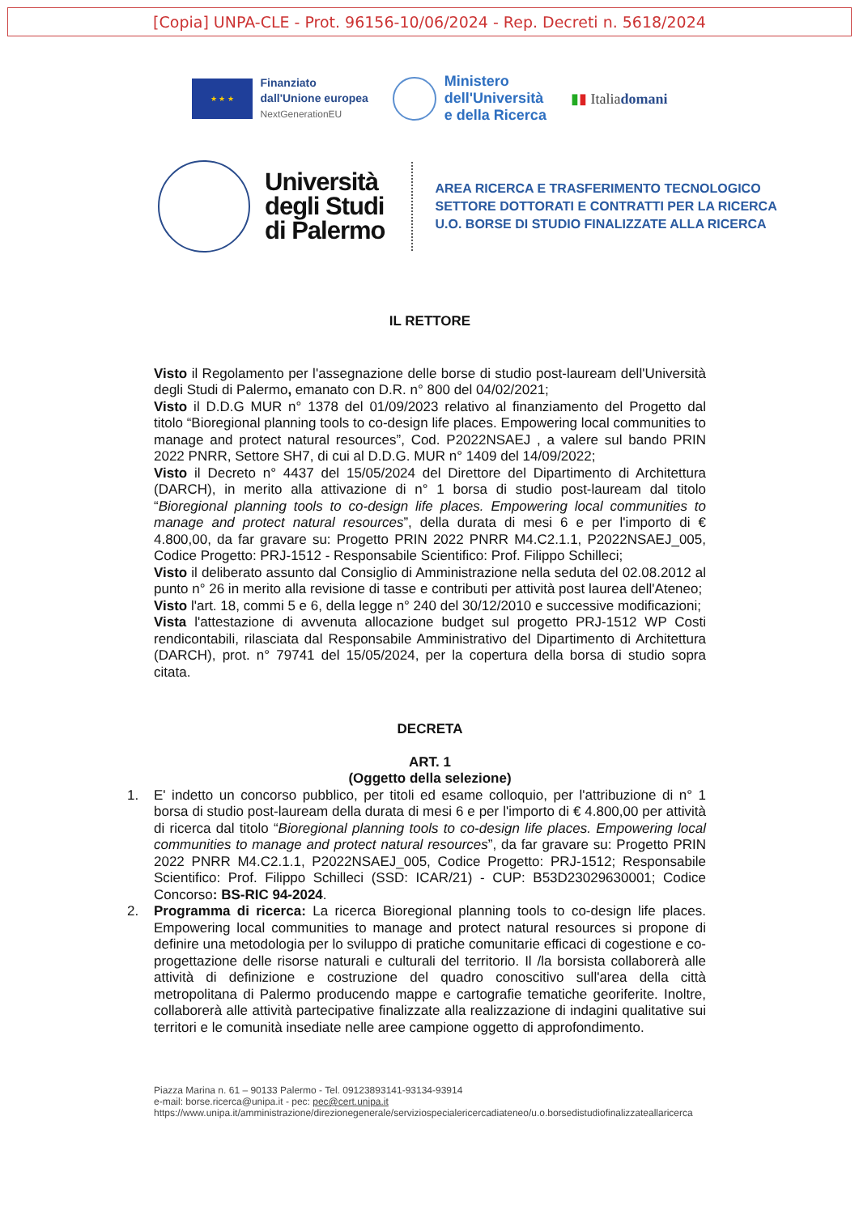[Copia] UNPA-CLE - Prot. 96156-10/06/2024 - Rep. Decreti n. 5618/2024
★ ★ ★
Finanziato
dall'Unione europea
NextGenerationEU
Ministero
dell'Università
e della Ricerca
▮▮ Italiadomani
Università
degli Studi
di Palermo
AREA RICERCA E TRASFERIMENTO TECNOLOGICO
SETTORE DOTTORATI E CONTRATTI PER LA RICERCA
U.O. BORSE DI STUDIO FINALIZZATE ALLA RICERCA
IL RETTORE
Visto il Regolamento per l'assegnazione delle borse di studio post-lauream dell'Università degli Studi di Palermo, emanato con D.R. n° 800 del 04/02/2021;
Visto il D.D.G MUR n° 1378 del 01/09/2023 relativo al finanziamento del Progetto dal titolo “Bioregional planning tools to co-design life places. Empowering local communities to manage and protect natural resources”, Cod. P2022NSAEJ , a valere sul bando PRIN 2022 PNRR, Settore SH7, di cui al D.D.G. MUR n° 1409 del 14/09/2022;
Visto il Decreto n° 4437 del 15/05/2024 del Direttore del Dipartimento di Architettura (DARCH), in merito alla attivazione di n° 1 borsa di studio post-lauream dal titolo “Bioregional planning tools to co-design life places. Empowering local communities to manage and protect natural resources”, della durata di mesi 6 e per l'importo di € 4.800,00, da far gravare su: Progetto PRIN 2022 PNRR M4.C2.1.1, P2022NSAEJ_005, Codice Progetto: PRJ-1512 - Responsabile Scientifico: Prof. Filippo Schilleci;
Visto il deliberato assunto dal Consiglio di Amministrazione nella seduta del 02.08.2012 al punto n° 26 in merito alla revisione di tasse e contributi per attività post laurea dell'Ateneo;
Visto l'art. 18, commi 5 e 6, della legge n° 240 del 30/12/2010 e successive modificazioni;
Vista l'attestazione di avvenuta allocazione budget sul progetto PRJ-1512 WP Costi rendicontabili, rilasciata dal Responsabile Amministrativo del Dipartimento di Architettura (DARCH), prot. n° 79741 del 15/05/2024, per la copertura della borsa di studio sopra citata.
DECRETA
ART. 1
(Oggetto della selezione)
1. E' indetto un concorso pubblico, per titoli ed esame colloquio, per l'attribuzione di n° 1 borsa di studio post-lauream della durata di mesi 6 e per l'importo di € 4.800,00 per attività di ricerca dal titolo “Bioregional planning tools to co-design life places. Empowering local communities to manage and protect natural resources”, da far gravare su: Progetto PRIN 2022 PNRR M4.C2.1.1, P2022NSAEJ_005, Codice Progetto: PRJ-1512; Responsabile Scientifico: Prof. Filippo Schilleci (SSD: ICAR/21) - CUP: B53D23029630001; Codice Concorso: BS-RIC 94-2024.
2. Programma di ricerca: La ricerca Bioregional planning tools to co-design life places. Empowering local communities to manage and protect natural resources si propone di definire una metodologia per lo sviluppo di pratiche comunitarie efficaci di cogestione e co-progettazione delle risorse naturali e culturali del territorio. Il /la borsista collaborerà alle attività di definizione e costruzione del quadro conoscitivo sull'area della città metropolitana di Palermo producendo mappe e cartografie tematiche georiferite. Inoltre, collaborerà alle attività partecipative finalizzate alla realizzazione di indagini qualitative sui territori e le comunità insediate nelle aree campione oggetto di approfondimento.
Piazza Marina n. 61 – 90133 Palermo - Tel. 09123893141-93134-93914
e-mail: borse.ricerca@unipa.it - pec: pec@cert.unipa.it
https://www.unipa.it/amministrazione/direzionegenerale/serviziospecialericercadiateneo/u.o.borsedistudiofinalizzateallaricerca